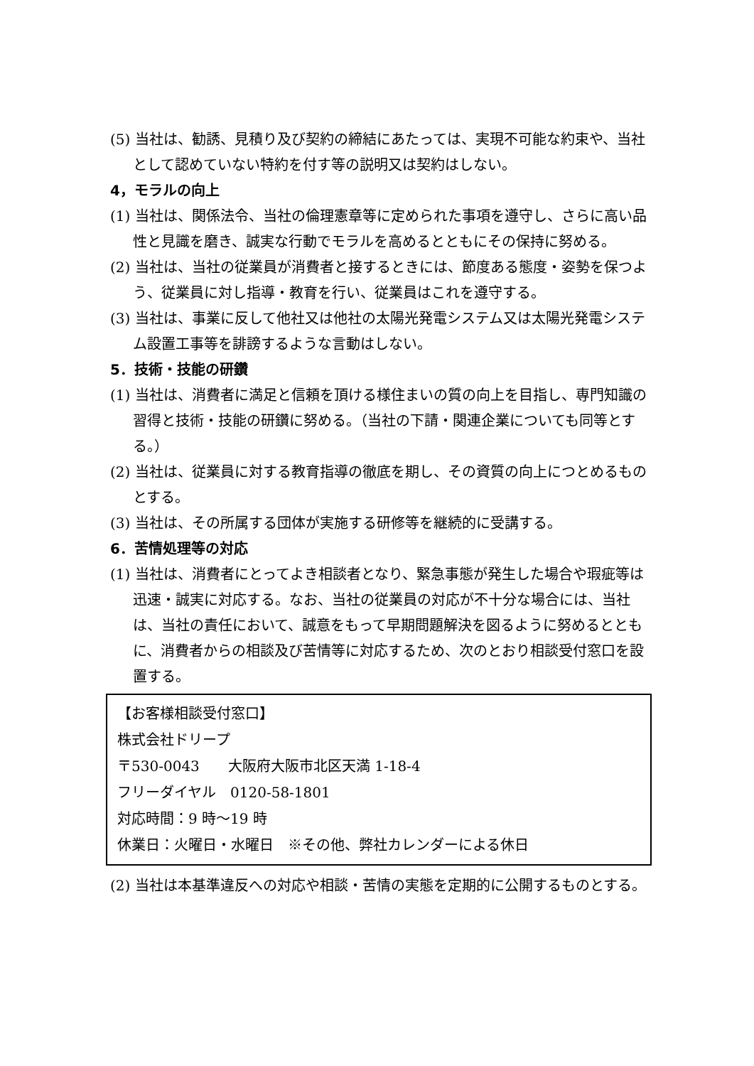(5) 当社は、勧誘、見積り及び契約の締結にあたっては、実現不可能な約束や、当社として認めていない特約を付す等の説明又は契約はしない。
4，モラルの向上
(1) 当社は、関係法令、当社の倫理憲章等に定められた事項を遵守し、さらに高い品性と見識を磨き、誠実な行動でモラルを高めるとともにその保持に努める。
(2) 当社は、当社の従業員が消費者と接するときには、節度ある態度・姿勢を保つよう、従業員に対し指導・教育を行い、従業員はこれを遵守する。
(3) 当社は、事業に反して他社又は他社の太陽光発電システム又は太陽光発電システム設置工事等を誹謗するような言動はしない。
5．技術・技能の研鑽
(1) 当社は、消費者に満足と信頼を頂ける様住まいの質の向上を目指し、専門知識の習得と技術・技能の研鑽に努める。（当社の下請・関連企業についても同等とする。）
(2) 当社は、従業員に対する教育指導の徹底を期し、その資質の向上につとめるものとする。
(3) 当社は、その所属する団体が実施する研修等を継続的に受講する。
6．苦情処理等の対応
(1) 当社は、消費者にとってよき相談者となり、緊急事態が発生した場合や瑕疵等は迅速・誠実に対応する。なお、当社の従業員の対応が不十分な場合には、当社は、当社の責任において、誠意をもって早期問題解決を図るように努めるとともに、消費者からの相談及び苦情等に対応するため、次のとおり相談受付窓口を設置する。
【お客様相談受付窓口】
株式会社ドリープ
〒530-0043　　大阪府大阪市北区天満 1-18-4
フリーダイヤル　0120-58-1801
対応時間：9 時～19 時
休業日：火曜日・水曜日　※その他、弊社カレンダーによる休日
(2) 当社は本基準違反への対応や相談・苦情の実態を定期的に公開するものとする。